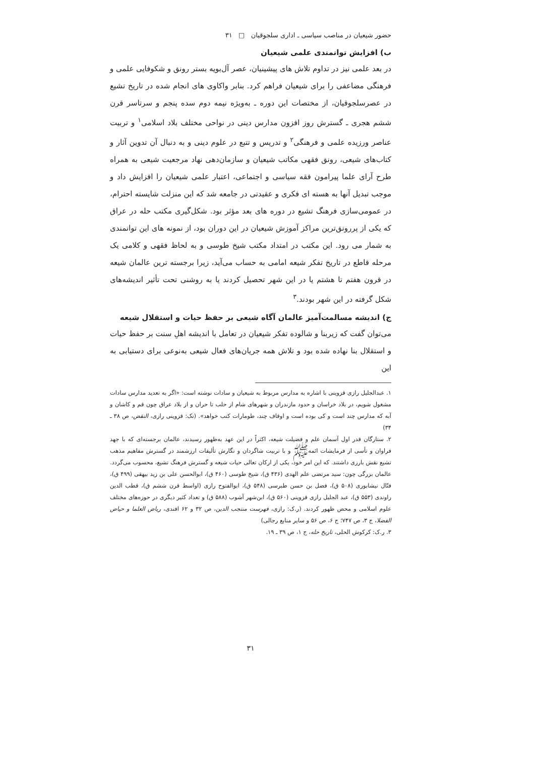حضور شیعیان در مناصب سیاسی ـ اداری سلجوقیان □ ۳۱
ب) افزایش توانمندی علمی شیعیان
در بعد علمی نیز در تداوم تلاش های پیشینیان، عصر آل‌بویه بستر رونق و شکوفایی علمی و فرهنگی مضاعفی را برای شیعیان فراهم کرد. بنابر واکاوی های انجام شده در تاریخ تشیع در عصرسلجوقیان، از مختصات این دوره ـ به‌ویژه نیمه دوم سده پنجم و سرتاسر قرن ششم هجری ـ گسترش روز افزون مدارس دینی در نواحی مختلف بلاد اسلامی<sup>۱</sup> و تربیت عناصر ورزیده علمی و فرهنگی<sup>۲</sup> و تدریس و تتبع در علوم دینی و به دنبال آن تدوین آثار و کتاب‌های شیعی، رونق فقهی مکاتب شیعیان و سازمان‌دهی نهاد مرجعیت شیعی به همراه طرح آرای علما پیرامون فقه سیاسی و اجتماعی، اعتبار علمی شیعیان را افزایش داد و موجب تبدیل آنها به هسته ای فکری و عقیدتی در جامعه شد که این منزلت شایسته احترام، در عمومی‌سازی فرهنگ تشیع در دوره های بعد مؤثر بود. شکل‌گیری مکتب حله در عراق که یکی از پررونق‌ترین مراکز آموزش شیعیان در این دوران بود، از نمونه های این توانمندی به شمار می رود. این مکتب در امتداد مکتب شیخ طوسی و به لحاظ فقهی و کلامی یک مرحله قاطع در تاریخ تفکر شیعه امامی به حساب می‌آید، زیرا برجسته ترین عالمان شیعه در قرون هفتم تا هشتم یا در این شهر تحصیل کردند یا به روشنی تحت تأثیر اندیشه‌های شکل گرفته در این شهر بودند.<sup>۳</sup>
ج) اندیشه مسالمت‌آمیز عالمان آگاه شیعی بر حفظ حیات و استقلال شیعه
می‌توان گفت که زیربنا و شالوده تفکر شیعیان در تعامل با اندیشه اهلِ سنت بر حفظ حیات و استقلال بنا نهاده شده بود و تلاش همه جریان‌های فعال شیعی به‌نوعی برای دستیابی به این
۱. عبدالجلیل رازی قزوینی با اشاره به مدارس مربوط به شیعیان و سادات نوشته است: «اگر به تعدید مدارس سادات مشغول شویم، در بلاد خراسان و حدود مازندران و شهرهای شام از حلب تا حران و از بلاد عراق چون قم و کاشان و آبه که مدارس چند است و کی بوده است و اوقاف چند، طومارات کتب خواهد». (نک: قزوینی رازی، النقض، ص ۳۸ ـ ۳۴)
۲. ستارگان قدر اول آسمان علم و فضیلت شیعه، اکثراً در این عهد به‌ظهور رسیدند، عالمان برجسته‌ای که با جهد فراوان و تأسی از فرمایشات ائمه‌ﷺ و با تربیت شاگردان و نگارش تألیفات ارزشمند در گسترش مفاهیم مذهب تشیع نقش بارزی داشتند. که این امر خود، یکی از ارکان تعالی حیات شیعه و گسترش فرهنگ تشیع، محسوب می‌گردد. عالمان بزرگی چون: سید مرتضی علم الهدی (۴۳۶ ق)، شیخ طوسی (۴۶۰ ق)، ابوالحسن علی بن زید بیهقی (۴۹۹ ق)، فتّال نیشابوری (۵۰۸ ق)، فضل بن حسن طبرسی (۵۴۸ ق)، ابوالفتوح رازی (اواسط قرن ششم ق)، قطب الدین راوندی (۵۵۳ ق)، عبد الجلیل رازی قزوینی (۵۶۰ ق)، ابن‌شهر آشوب (۵۸۸ ق) و تعداد کثیر دیگری در حوزه‌های مختلف علوم اسلامی و محض ظهور کردند. (ر.ک: رازی، فهرست منتجب الدین، ص ۳۲ و ۶۲ افندی، ریاض العلما و حیاض الفضلا، ج ۳، ص ۷۴۷؛ ج ۶، ص ۵۶ و سایر منابع رجالی)
۳. ر.ک: کرکوش الحلی، تاریخ حله، ج ۱، ص ۳۹ ـ ۱۹.
۳۱